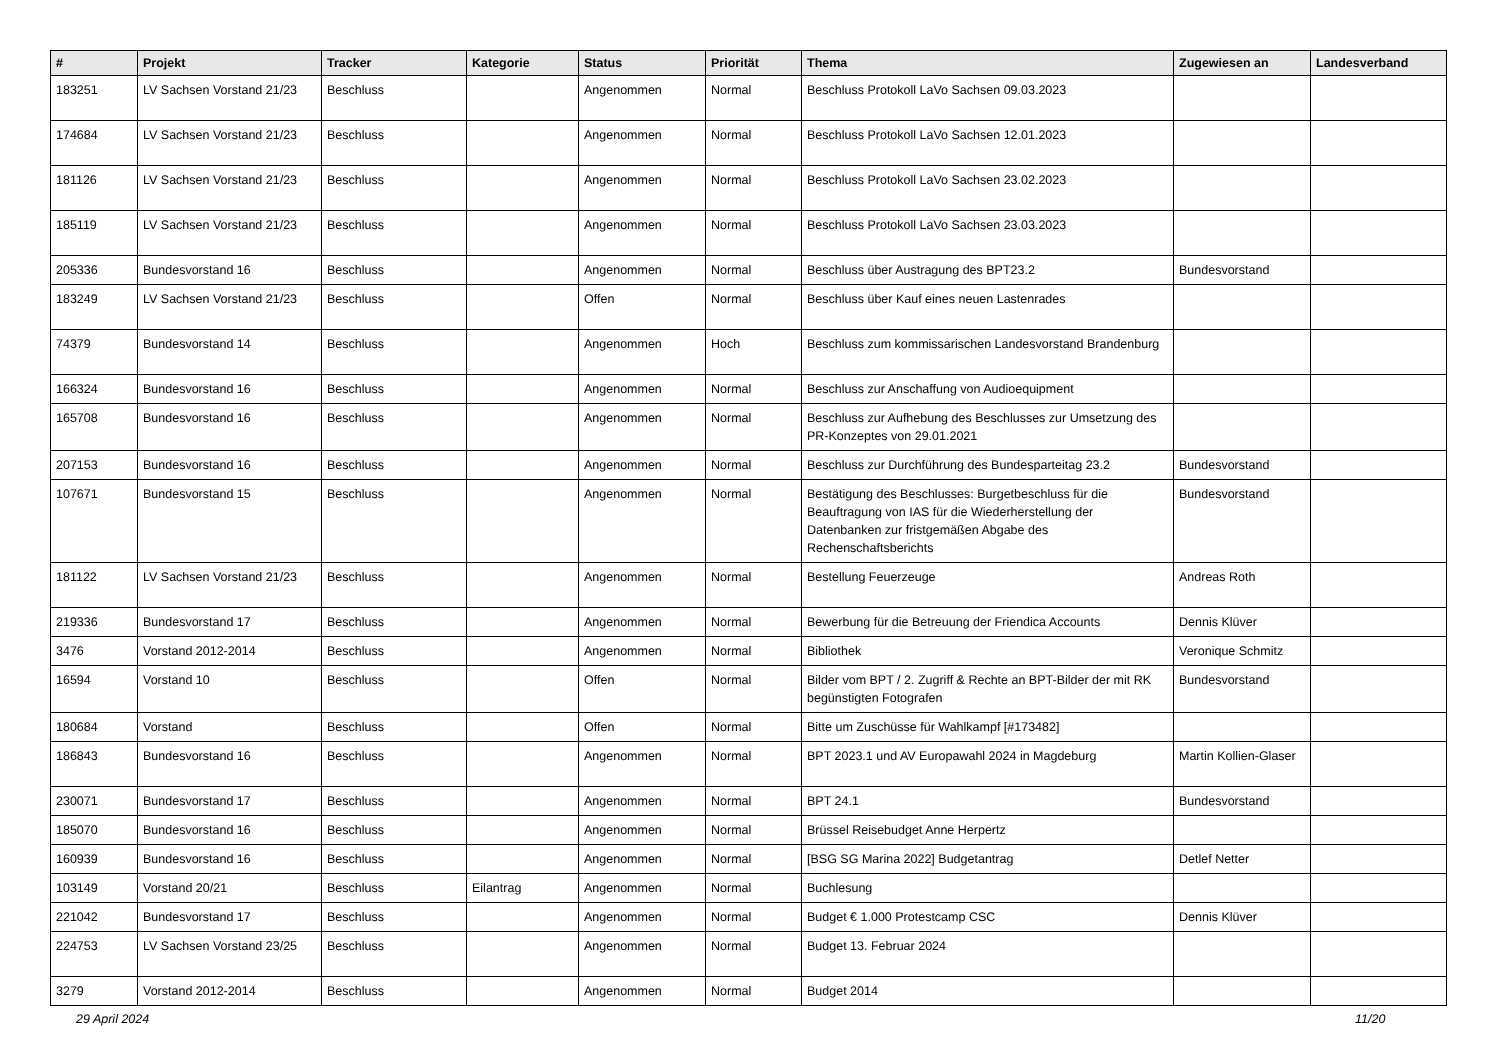| # | Projekt | Tracker | Kategorie | Status | Priorität | Thema | Zugewiesen an | Landesverband |
| --- | --- | --- | --- | --- | --- | --- | --- | --- |
| 183251 | LV Sachsen Vorstand 21/23 | Beschluss | | Angenommen | Normal | Beschluss Protokoll LaVo Sachsen 09.03.2023 | | |
| 174684 | LV Sachsen Vorstand 21/23 | Beschluss | | Angenommen | Normal | Beschluss Protokoll LaVo Sachsen 12.01.2023 | | |
| 181126 | LV Sachsen Vorstand 21/23 | Beschluss | | Angenommen | Normal | Beschluss Protokoll LaVo Sachsen 23.02.2023 | | |
| 185119 | LV Sachsen Vorstand 21/23 | Beschluss | | Angenommen | Normal | Beschluss Protokoll LaVo Sachsen 23.03.2023 | | |
| 205336 | Bundesvorstand 16 | Beschluss | | Angenommen | Normal | Beschluss über Austragung des BPT23.2 | Bundesvorstand | |
| 183249 | LV Sachsen Vorstand 21/23 | Beschluss | | Offen | Normal | Beschluss über Kauf eines neuen Lastenrades | | |
| 74379 | Bundesvorstand 14 | Beschluss | | Angenommen | Hoch | Beschluss zum kommissarischen Landesvorstand Brandenburg | | |
| 166324 | Bundesvorstand 16 | Beschluss | | Angenommen | Normal | Beschluss zur Anschaffung von Audioequipment | | |
| 165708 | Bundesvorstand 16 | Beschluss | | Angenommen | Normal | Beschluss zur Aufhebung des Beschlusses zur Umsetzung des PR-Konzeptes von 29.01.2021 | | |
| 207153 | Bundesvorstand 16 | Beschluss | | Angenommen | Normal | Beschluss zur Durchführung des Bundesparteitag 23.2 | Bundesvorstand | |
| 107671 | Bundesvorstand 15 | Beschluss | | Angenommen | Normal | Bestätigung des Beschlusses: Burgetbeschluss für die Beauftragung von IAS für die Wiederherstellung der Datenbanken zur fristgemäßen Abgabe des Rechenschaftsberichts | Bundesvorstand | |
| 181122 | LV Sachsen Vorstand 21/23 | Beschluss | | Angenommen | Normal | Bestellung Feuerzeuge | Andreas Roth | |
| 219336 | Bundesvorstand 17 | Beschluss | | Angenommen | Normal | Bewerbung für die Betreuung der Friendica Accounts | Dennis Klüver | |
| 3476 | Vorstand 2012-2014 | Beschluss | | Angenommen | Normal | Bibliothek | Veronique Schmitz | |
| 16594 | Vorstand 10 | Beschluss | | Offen | Normal | Bilder vom BPT / 2. Zugriff & Rechte an BPT-Bilder der mit RK begünstigten Fotografen | Bundesvorstand | |
| 180684 | Vorstand | Beschluss | | Offen | Normal | Bitte um Zuschüsse für Wahlkampf [#173482] | | |
| 186843 | Bundesvorstand 16 | Beschluss | | Angenommen | Normal | BPT 2023.1 und AV Europawahl 2024 in Magdeburg | Martin Kollien-Glaser | |
| 230071 | Bundesvorstand 17 | Beschluss | | Angenommen | Normal | BPT 24.1 | Bundesvorstand | |
| 185070 | Bundesvorstand 16 | Beschluss | | Angenommen | Normal | Brüssel Reisebudget Anne Herpertz | | |
| 160939 | Bundesvorstand 16 | Beschluss | | Angenommen | Normal | [BSG SG Marina 2022] Budgetantrag | Detlef Netter | |
| 103149 | Vorstand 20/21 | Beschluss | Eilantrag | Angenommen | Normal | Buchlesung | | |
| 221042 | Bundesvorstand 17 | Beschluss | | Angenommen | Normal | Budget € 1.000 Protestcamp CSC | Dennis Klüver | |
| 224753 | LV Sachsen Vorstand 23/25 | Beschluss | | Angenommen | Normal | Budget 13. Februar 2024 | | |
| 3279 | Vorstand 2012-2014 | Beschluss | | Angenommen | Normal | Budget 2014 | | |
29 April 2024 11/20